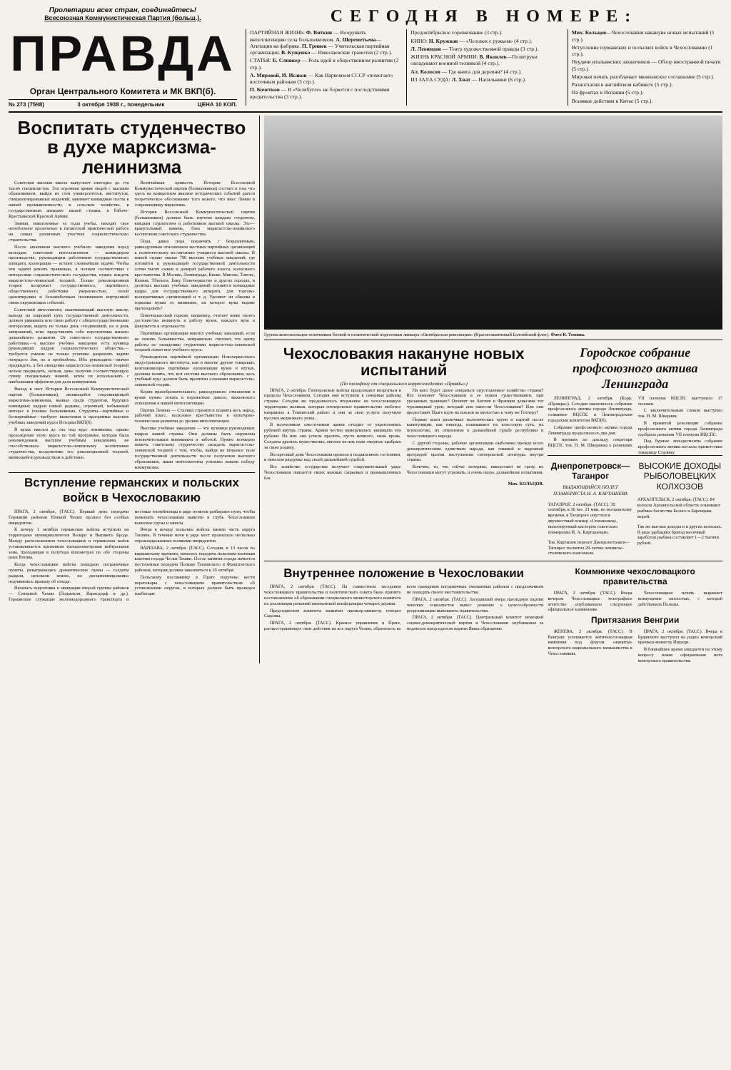Пролетарии всех стран, соединяйтесь!
Всесоюзная Коммунистическая Партия (больш.).
ПРАВДА
Орган Центрального Комитета и МК ВКП(б).
№ 273 (7598) 3 октября 1938 г., понедельник ЦЕНА 10 КОП.
СЕГОДНЯ В НОМЕРЕ:
ПАРТИЙНАЯ ЖИЗНЬ: Ф. Вяткин — Вооружить интеллигенцию села большевизмом. А. Шереметьева—Агитация на фабрике. П. Гринев — Учительская партийная организация. В. Кущенко — Николаевские грамотеи (2 стр.).
СТАТЬЯ: Б. Сливкер — Роль идей в общественном развитии (2 стр.).
А. Мировой, И. Исаков — Как Наркомзем СССР «помогает» восточным районам (3 стр.).
П. Кочетков — В «Челябугле» не борются с последствиями вредительства (3 стр.).
Предоктябрьское соревнование (3 стр.).
КИНО: Н. Кружков — «Человек с ружьем» (4 стр.).
Л. Леонидов — Театр художественной правды (3 стр.).
ЖИЗНЬ КРАСНОЙ АРМИИ: В. Яковлев—Политруки овладевают военной техникой (4 стр.).
Ал. Колосов — Где книга для деревни? (4 стр.).
ИЗ ЗАЛА СУДА: Л. Хват — Насильники (6 стр.).
Мих. Кольцов—Чехословакия накануне новых испытаний (1 стр.).
Вступление германских и польских войск в Чехословакию (1 стр.).
Неудачи итальянских захватчиков — Обзор иностранной печати (5 стр.).
Мировая печать разоблачает мюнхенское соглашение (5 стр.).
Разногласия в английском кабинете (5 стр.).
На фронтах в Испании (5 стр.).
Военные действия в Китае (5 стр.).
Воспитать студенчество
в духе марксизма-ленинизма
Советская высшая школа выпускает ежегодно до ста тысяч специалистов. Эта огромная армия людей с высшим образованием, выйдя из стен университетов, институтов, специализированных академий, занимает командные посты в нашей промышленности, в сельском хозяйстве, в государственном аппарате нашей страны, в Рабоче-Крестьянской Красной Армии.
Знания, накопленные за годы учебы, находят свое немедленное применение в гигантской практической работе на самых различных участках социалистического строительства.
После окончания высшего учебного заведения перед молодым советским интеллигентом — командиром производства, руководящим работником государственного аппарата, кооперации — встают сложнейшие задачи. Чтобы эти задачи решать правильно, в полном соответствии с интересами социалистического государства, нужно владеть марксистско-ленинской теорией. Только революционная теория вооружает государственного, партийного, общественного работника уверенностью, силой ориентировки и безошибочным пониманием внутренней связи окружающих событий.
Советский интеллигент, оканчивающий высшую школу, выходя на широкий путь государственной деятельности, должен увязывать всю свою работу с общегосударственными интересами, видеть не только день сегодняшний, но и день завтрашний, ясно представлять себе перспективы нашего дальнейшего развития. От советского государственного работника,—а высшее учебное заведение есть кузница руководящих кадров социалистического общества,—требуется умение не только успешно разрешать задачи текущего дня, но и предвидеть. Ибо руководить—значит предвидеть, а без овладения марксистско-ленинской теорией нельзя предвидеть, нельзя, даже получив соответствующую сумму специальных знаний, затем их использовать с наибольшим эффектом для дела коммунизма.
Выход в свет Истории Всесоюзной Коммунистической партии (большевиков), являющейся сокровищницей марксизма-ленинизма, вызвал среди студентов, будущих командных кадров нашей родины, огромный, небывалый интерес к учению большевизма. Студенты—партийные и беспартийные—требуют включения в программы высших учебных заведений курса Истории ВКП(б).
В вузах имелся до сих пор курс ленинизма, однако прохождение этого курса по той программе, которая была рекомендована высшим учебным заведениям, не способствовало марксистско-ленинскому воспитанию студенчества, вооружению его революционной теорией, являющейся руководством к действию.
Величайшая ценность Истории Всесоюзной Коммунистической партии (большевиков) состоит в том, что здесь на конкретном анализе исторических событий дается теоретическое обоснование того нового, что внес Ленин в сокровищницу марксизма.
История Всесоюзной Коммунистической партии (большевиков) должна быть изучена каждым студентом, каждым слушателем и работником высшей школы. Это—краеугольный камень, база марксистско-ленинского воспитания советского студенчества.
Пора, давно пора покончить с безразличным, равнодушным отношением местных партийных организаций к политическому воспитанию учащихся высшей школы. В нашей стране свыше 700 высших учебных заведений, где готовятся к руководящей государственной деятельности сотни тысяч сынов и дочерей рабочего класса, колхозного крестьянства. В Москве, Ленинграде, Киеве, Минске, Томске, Казани, Тбилиси, Баку, Новочеркасске и других городах, в десятках высших учебных заведений готовятся командные кадры для государственного аппарата, для торгово-кооперативных организаций и т. д. Уделяют ли обкомы и горкомы вузам то внимание, на которое вузы вправе претендовать?
Новочеркасский горком, например, считает ниже своего достоинства вникнуть в работу вузов, каждого вуза и факультета в отдельности.
Партийные организации многих учебных заведений, если не сказать большинства, неправильно считают, что центр работы по овладению студентами марксистско-ленинской теорией лежит вне учебного курса.
Руководители партийной организации Новочеркасского индустриального института, как и многие другие товарищи, возглавляющие партийные организации вузов и втузов, должны понять, что вся система высшего образования, весь учебный курс должен быть пропитан основами марксистско-ленинской теории.
Корни пренебрежительного, равнодушного отношения к вузам нужно искать в пережитках дикого, махаевского отношения к нашей интеллигенции.
Партия Ленина — Сталина стремится поднять весь народ, рабочий класс, колхозное крестьянство в культурно-техническом развитии до уровня интеллигенции.
Высшие учебные заведения — это кузницы руководящих кадров нашей страны. Они должны быть окружены исключительным вниманием и заботой. Нужно всемерно помочь советскому студенчеству овладеть марксистско-ленинской теорией с тем, чтобы, выйдя на широкое поле государственной деятельности после получения высшего образования, наши интеллигенты успешно ковали победу коммунизма.
Вступление германских и польских войск в Чехословакию
ПРАГА, 2 октября. (ТАСС). Первый день передачи Германии районов Южной Чехии прошел без особых инцидентов.
К вечеру 1 октября германские войска вступили на территорию муниципалитетов Волари и Вышнего Брода. Между расположением чехословацких и германских войск устанавливается временная трехкилометровая нейтральная зона, проходящая в полутора километрах по обе стороны реки Влтава.
Когда чехословацкие войска покидали пограничные пункты, разыгрывались драматические сцены — солдаты рыдали, целовали землю, но дисциплинированно подчинялись приказу об отходе.
Началась подготовка к эвакуации второй группы районов — Северной Чехии (Подмокли, Варнсдорф и др.). Германские служащие железнодорожного транспорта и местные генлейновцы в ряде пунктов разбирают пути, чтобы помешать чехословакам вывезти в глубь Чехословакии воинские грузы и запасы.
Вчера к вечеру польские войска заняли часть округа Тешина. В течение ночи в ряде мест произошло несколько спровоцированных поляками инцидентов.
ВАРШАВА, 2 октября. (ТАСС). Сегодня, в 13 часов по варшавскому времени, началась передача польским военным властям города Чески-Тешин. После занятия города начнется постепенная передача Польше Тешинского и Фриштатского районов, которая должна закончиться к 10 октября.
Польскому посланнику в Праге поручено вести переговоры с чехословацким правительством об установлении округов, в которых должен быть проведен плебисцит.
Группа комсомольцев-отличников боевой и политической подготовки линкора «Октябрьская революция» (Краснознаменный Балтийский флот). Фото В. Темина.
Чехословакия накануне новых испытаний
(По телефону от специального корреспондента «Правды»)
ПРАГА, 2 октября. Гитлеровские войска продолжают вторгаться в пределы Чехословакии. Сегодня они вступили в северные районы страны. Сегодня же продолжалось вторжение на чехословацкую территорию поляков, которых гитлеровское правительство любезно направило в Тешинский район: и они за свои услуги получили кусочек медвежьего ушка...
В молчаливом ожесточении армия отходит от укрепленных рубежей внутрь страны. Армия честно намеревалась защищать эти рубежи. На них она успела пролить, пусть немного, свою кровь. Солдаты дрались мужественно, многие из них пали смертью храбрых за свою родину.
Воскресный день Чехословакия провела в подавленном состоянии, в тяжелом раздумье над своей дальнейшей судьбой.
Все хозяйство государства получает сокрушительный удар: Чехословакия лишается своих важных сырьевых и промышленных баз.
На кого будет далее опираться опустошенное хозяйство страны? Кто поможет Чехословакии в ее новом существовании, при урезанных границах? Оплатят ли Англия и Франция деньгами тот чудовищный урон, который они нанесли Чехословакии? Или они предоставят Праге идти на поклон за милостью к тому же Гитлеру?
Первые шаги различных политических групп и партий после капитуляции, как никогда, показывают их классовую суть, их психологию, их отношение к дальнейшей судьбе республики и чехословацкого народа.
С другой стороны, рабочие организации озабочены прежде всего демократическим единством народа, как главной и надежной преградой против наступления гитлеровской агентуры внутри страны.
Конечно, то, что сейчас потеряно, наверстают не сразу, но Чехословакии могут угрожать, и очень скоро, дальнейшие испытания.
Мих. КОЛЬЦОВ.
Городское собрание профсоюзного актива Ленинграда
ЛЕНИНГРАД, 2 октября. (Корр. «Правды»). Сегодня закончилось собрание профсоюзного актива города Ленинграда, созванное ВЦСПС и Ленинградским городским комитетом ВКП(б).
Собрание профсоюзного актива города Ленинграда продолжалось два дня.
В прениях по докладу секретаря ВЦСПС тов. Н. М. Шверника о решениях VII пленума ВЦСПС выступило 17 человек.
С заключительным словом выступил тов. Н. М. Шверник.
В принятой резолюции собрание профсоюзного актива города Ленинграда одобрило решения VII пленума ВЦСПС.
Под бурные аплодисменты собрание профсоюзного актива послало приветствие товарищу Сталину.
Днепропетровск—Таганрог
ВЫДАЮЩИЙСЯ ПОЛЕТ ПЛАНЕРИСТА И. А. КАРТАШЕВА
ТАГАНРОГ, 2 октября. (ТАСС). 30 сентября, в 16 час. 21 мин. по московскому времени, в Таганроге опустился двухместный планер «Стахановец», пилотируемый мастером советского планеризма И. А. Карташевым.
Тов. Карташев перелет Днепропетровск—Таганрог посвятил 20-летию ленинско-сталинского комсомола.
ВЫСОКИЕ ДОХОДЫ РЫБОЛОВЕЦКИХ КОЛХОЗОВ
АРХАНГЕЛЬСК, 2 октября. (ТАСС). 84 колхоза Архангельской области осваивают рыбные богатства Белого и Баренцова морей.
Так же высоки доходы и в других колхозах. В ряде рыбацких бригад месячный заработок рыбака составляет 1—2 тысячи рублей.
Внутреннее положение в Чехословакии
ПРАГА, 2 октября. (ТАСС). На совместном заседании чехословацкого правительства и политического совета было принято постановление об образовании специального министерского комитета по реализации решений мюнхенской конференции четырех держав.
Председателем комитета назначен премьер-министр генерал Сыровы.
ПРАГА, 2 октября. (ТАСС). Краевое управление в Праге, распространяющее свои действия на все округа Чехии, обратилось ко всем гражданам пограничных смешанных районов с предложением не покидать своего местожительства.
ПРАГА, 2 октября. (ТАСС). Заседавший вчера президиум партии чешских социалистов вынес решение о целесообразности реорганизации нынешнего правительства.
ПРАГА, 2 октября. (ТАСС). Центральный комитет немецкой социал-демократической партии в Чехословакии опубликовал за подписью председателя партии Якша обращение.
Коммюнике чехословацкого правительства
ПРАГА, 2 октября. (ТАСС). Вчера вечером Чехословацкое телеграфное агентство опубликовало следующее официальное коммюнике.
Чехословацкая печать выражает возмущение наглостью, с которой действовала Польша.
Притязания Венгрии
ЖЕНЕВА, 2 октября. (ТАСС). В Венгрии усиливается античехословацкая кампания под флагом «защиты» венгерского национального меньшинства в Чехословакии.
ПРАГА, 2 октября. (ТАСС). Вчера в Будапеште выступил по радио венгерский премьер-министр Имреди.
В ближайшее время ожидается по этому вопросу новая официальная нота венгерского правительства.